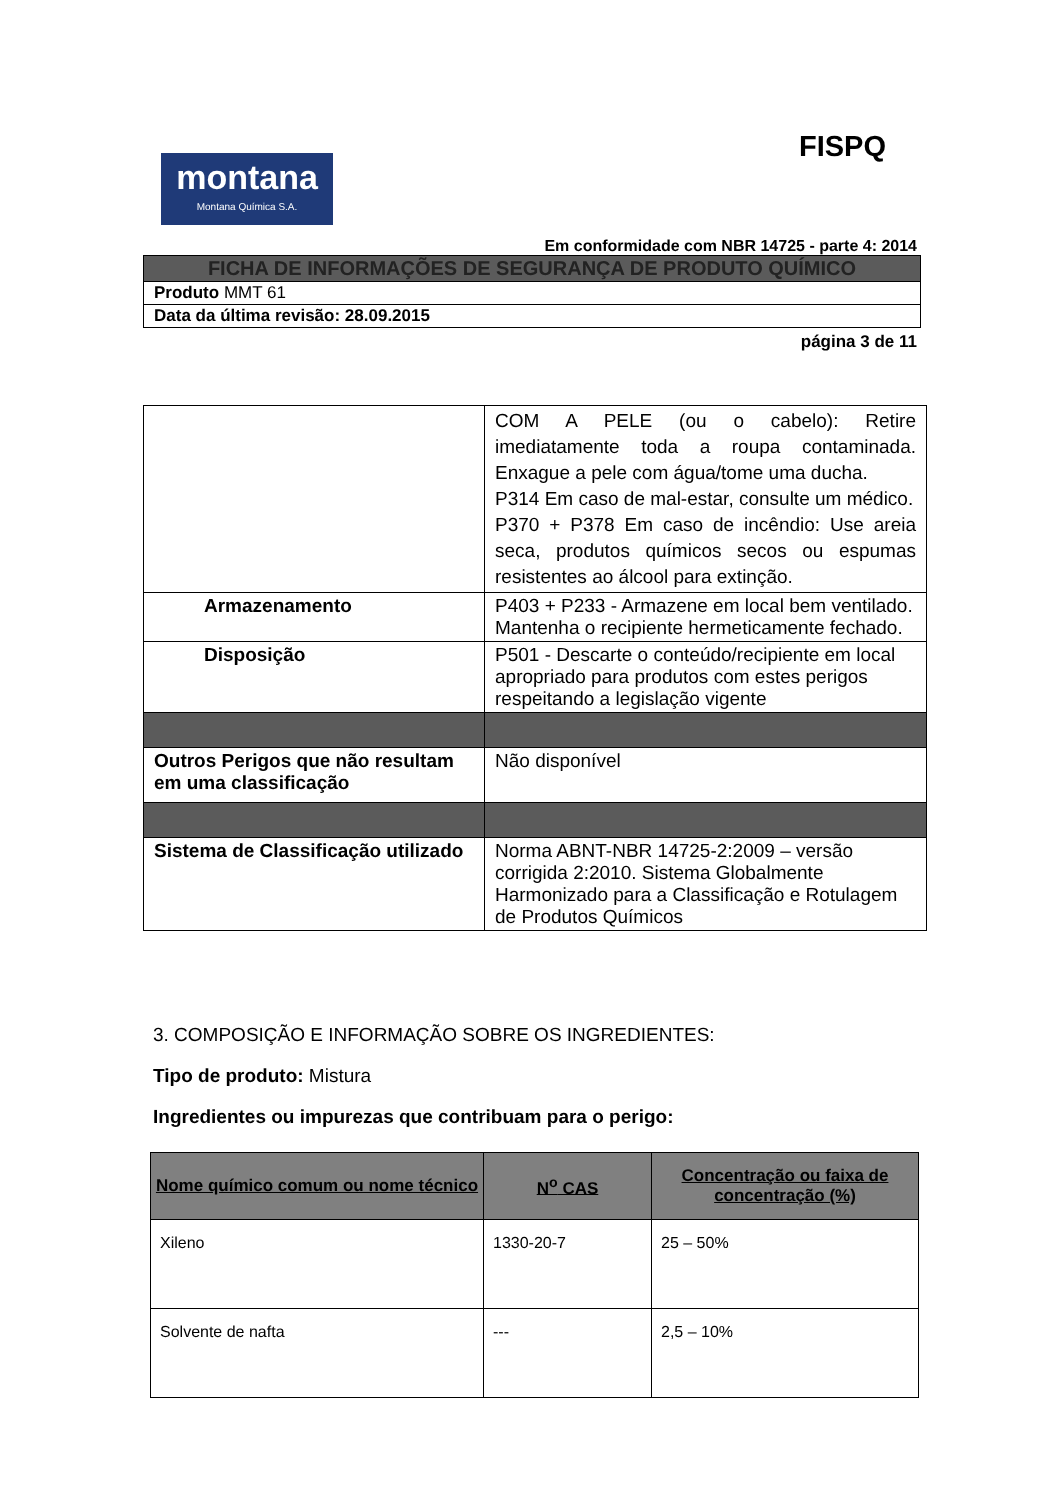FISPQ
montana
Montana Química S.A.
Em conformidade com NBR 14725 - parte 4: 2014
FICHA DE INFORMAÇÕES DE SEGURANÇA DE PRODUTO QUÍMICO
Produto MMT 61
Data da última revisão: 28.09.2015
página 3 de 11
| | COM A PELE (ou o cabelo): Retire imediatamente toda a roupa contaminada. Enxague a pele com água/tome uma ducha. P314 Em caso de mal-estar, consulte um médico. P370 + P378 Em caso de incêndio: Use areia seca, produtos químicos secos ou espumas resistentes ao álcool para extinção. |
| Armazenamento | P403 + P233 - Armazene em local bem ventilado. Mantenha o recipiente hermeticamente fechado. |
| Disposição | P501 - Descarte o conteúdo/recipiente em local apropriado para produtos com estes perigos respeitando a legislação vigente |
| Outros Perigos que não resultam em uma classificação | Não disponível |
| Sistema de Classificação utilizado | Norma ABNT-NBR 14725-2:2009 – versão corrigida 2:2010. Sistema Globalmente Harmonizado para a Classificação e Rotulagem de Produtos Químicos |
3. COMPOSIÇÃO E INFORMAÇÃO SOBRE OS INGREDIENTES:
Tipo de produto: Mistura
Ingredientes ou impurezas que contribuam para o perigo:
| Nome químico comum ou nome técnico | N<sup>o</sup> CAS | Concentração ou faixa de concentração (%) |
| --- | --- | --- |
| Xileno | 1330-20-7 | 25 – 50% |
| Solvente de nafta | --- | 2,5 – 10% |